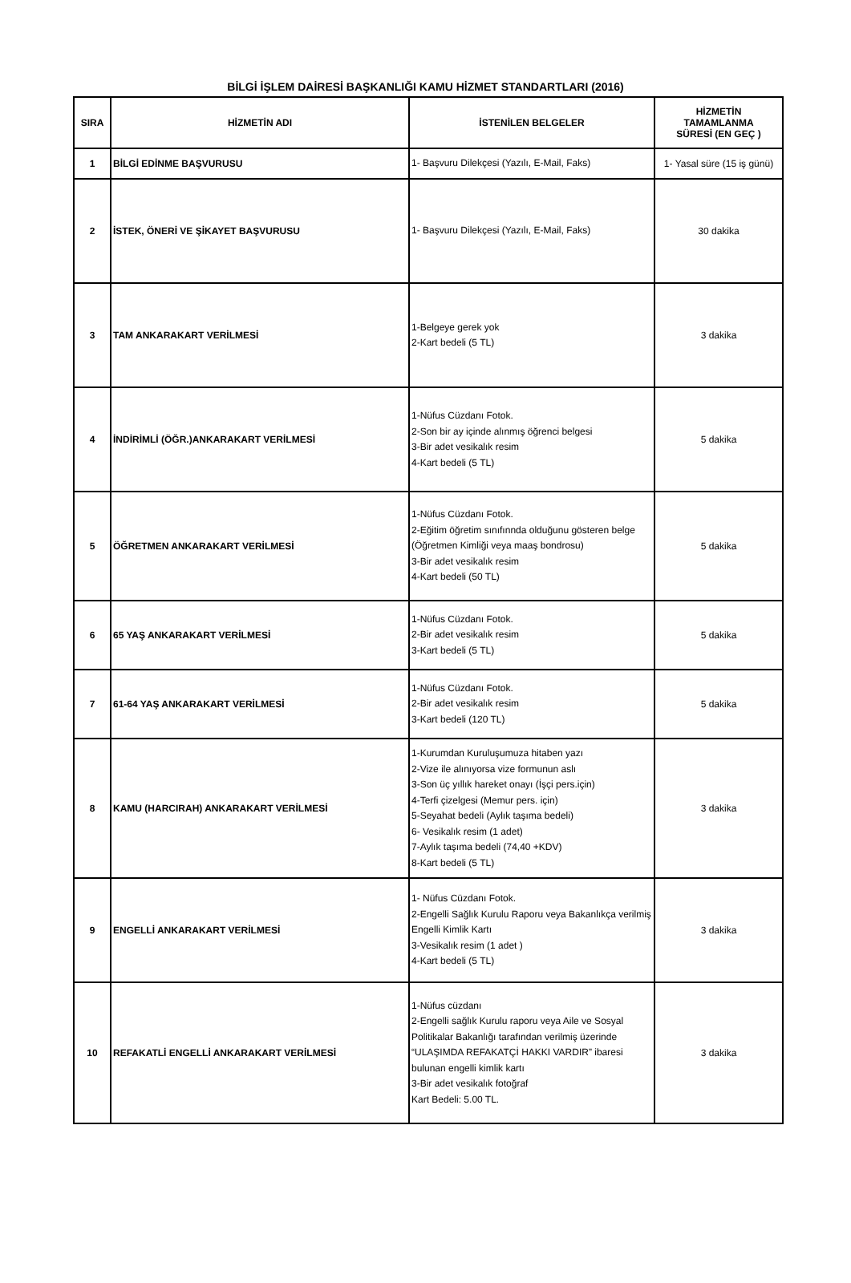BİLGİ İŞLEM DAİRESİ BAŞKANLIĞI KAMU HİZMET STANDARTLARI (2016)
| SIRA | HİZMETİN ADI | İSTENİLEN BELGELER | HİZMETİN TAMAMLANMA SÜRESİ (EN GEÇ ) |
| --- | --- | --- | --- |
| 1 | BİLGİ EDİNME BAŞVURUSU | 1- Başvuru Dilekçesi (Yazılı, E-Mail, Faks) | 1- Yasal süre (15 iş günü) |
| 2 | İSTEK, ÖNERİ VE ŞİKAYET BAŞVURUSU | 1- Başvuru Dilekçesi (Yazılı, E-Mail, Faks) | 30 dakika |
| 3 | TAM ANKARAKART VERİLMESİ | 1-Belgeye gerek yok 2-Kart bedeli (5 TL) | 3 dakika |
| 4 | İNDİRİMLİ (ÖĞR.)ANKARAKART VERİLMESİ | 1-Nüfus Cüzdanı Fotok. 2-Son bir ay içinde alınmış öğrenci belgesi 3-Bir adet vesikalık resim 4-Kart bedeli (5 TL) | 5 dakika |
| 5 | ÖĞRETMEN ANKARAKART VERİLMESİ | 1-Nüfus Cüzdanı Fotok. 2-Eğitim öğretim sınıfınnda olduğunu gösteren belge (Öğretmen Kimliği veya maaş bondrosu) 3-Bir adet vesikalık resim 4-Kart bedeli (50 TL) | 5 dakika |
| 6 | 65 YAŞ ANKARAKART VERİLMESİ | 1-Nüfus Cüzdanı Fotok. 2-Bir adet vesikalık resim 3-Kart bedeli (5 TL) | 5 dakika |
| 7 | 61-64 YAŞ ANKARAKART VERİLMESİ | 1-Nüfus Cüzdanı Fotok. 2-Bir adet vesikalık resim 3-Kart bedeli (120 TL) | 5 dakika |
| 8 | KAMU (HARCIRAH) ANKARAKART VERİLMESİ | 1-Kurumdan Kuruluşumuza hitaben yazı 2-Vize ile alınıyorsa vize formunun aslı 3-Son üç yıllık hareket onayı (İşçi pers.için) 4-Terfi çizelgesi (Memur pers. için) 5-Seyahat bedeli (Aylık taşıma bedeli) 6- Vesikalık resim (1 adet) 7-Aylık taşıma bedeli (74,40 +KDV) 8-Kart bedeli (5 TL) | 3 dakika |
| 9 | ENGELLİ ANKARAKART VERİLMESİ | 1- Nüfus Cüzdanı Fotok. 2-Engelli Sağlık Kurulu Raporu veya Bakanlıkça verilmiş Engelli Kimlik Kartı 3-Vesikalık resim (1 adet ) 4-Kart bedeli (5 TL) | 3 dakika |
| 10 | REFAKATLİ ENGELLİ ANKARAKART VERİLMESİ | 1-Nüfus cüzdanı 2-Engelli sağlık Kurulu raporu veya Aile ve Sosyal Politikalar Bakanlığı tarafından verilmiş üzerinde “ULAŞIMDA REFAKATÇİ HAKKI VARDIR” ibaresi bulunan engelli kimlik kartı 3-Bir adet vesikalık fotoğraf Kart Bedeli: 5.00 TL. | 3 dakika |